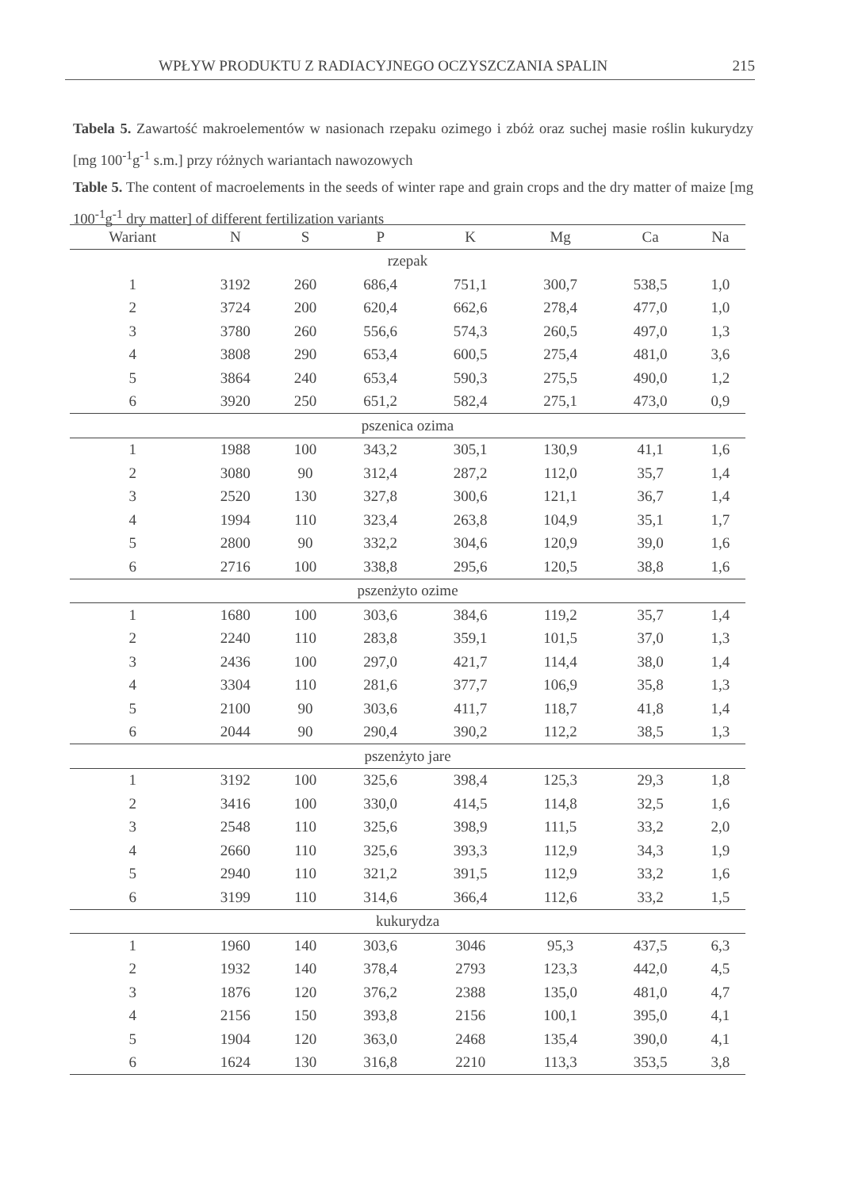WPŁYW PRODUKTU Z RADIACYJNEGO OCZYSZCZANIA SPALIN 215
Tabela 5. Zawartość makroelementów w nasionach rzepaku ozimego i zbóż oraz suchej masie roślin kukurydzy [mg 100<sup>-1</sup>g<sup>-1</sup> s.m.] przy różnych wariantach nawozowych
Table 5. The content of macroelements in the seeds of winter rape and grain crops and the dry matter of maize [mg 100<sup>-1</sup>g<sup>-1</sup> dry matter] of different fertilization variants
| Wariant | N | S | P | K | Mg | Ca | Na |
| --- | --- | --- | --- | --- | --- | --- | --- |
| rzepak | | | | | | | |
| 1 | 3192 | 260 | 686,4 | 751,1 | 300,7 | 538,5 | 1,0 |
| 2 | 3724 | 200 | 620,4 | 662,6 | 278,4 | 477,0 | 1,0 |
| 3 | 3780 | 260 | 556,6 | 574,3 | 260,5 | 497,0 | 1,3 |
| 4 | 3808 | 290 | 653,4 | 600,5 | 275,4 | 481,0 | 3,6 |
| 5 | 3864 | 240 | 653,4 | 590,3 | 275,5 | 490,0 | 1,2 |
| 6 | 3920 | 250 | 651,2 | 582,4 | 275,1 | 473,0 | 0,9 |
| pszenica ozima | | | | | | | |
| 1 | 1988 | 100 | 343,2 | 305,1 | 130,9 | 41,1 | 1,6 |
| 2 | 3080 | 90 | 312,4 | 287,2 | 112,0 | 35,7 | 1,4 |
| 3 | 2520 | 130 | 327,8 | 300,6 | 121,1 | 36,7 | 1,4 |
| 4 | 1994 | 110 | 323,4 | 263,8 | 104,9 | 35,1 | 1,7 |
| 5 | 2800 | 90 | 332,2 | 304,6 | 120,9 | 39,0 | 1,6 |
| 6 | 2716 | 100 | 338,8 | 295,6 | 120,5 | 38,8 | 1,6 |
| pszenżyto ozime | | | | | | | |
| 1 | 1680 | 100 | 303,6 | 384,6 | 119,2 | 35,7 | 1,4 |
| 2 | 2240 | 110 | 283,8 | 359,1 | 101,5 | 37,0 | 1,3 |
| 3 | 2436 | 100 | 297,0 | 421,7 | 114,4 | 38,0 | 1,4 |
| 4 | 3304 | 110 | 281,6 | 377,7 | 106,9 | 35,8 | 1,3 |
| 5 | 2100 | 90 | 303,6 | 411,7 | 118,7 | 41,8 | 1,4 |
| 6 | 2044 | 90 | 290,4 | 390,2 | 112,2 | 38,5 | 1,3 |
| pszenżyto jare | | | | | | | |
| 1 | 3192 | 100 | 325,6 | 398,4 | 125,3 | 29,3 | 1,8 |
| 2 | 3416 | 100 | 330,0 | 414,5 | 114,8 | 32,5 | 1,6 |
| 3 | 2548 | 110 | 325,6 | 398,9 | 111,5 | 33,2 | 2,0 |
| 4 | 2660 | 110 | 325,6 | 393,3 | 112,9 | 34,3 | 1,9 |
| 5 | 2940 | 110 | 321,2 | 391,5 | 112,9 | 33,2 | 1,6 |
| 6 | 3199 | 110 | 314,6 | 366,4 | 112,6 | 33,2 | 1,5 |
| kukurydza | | | | | | | |
| 1 | 1960 | 140 | 303,6 | 3046 | 95,3 | 437,5 | 6,3 |
| 2 | 1932 | 140 | 378,4 | 2793 | 123,3 | 442,0 | 4,5 |
| 3 | 1876 | 120 | 376,2 | 2388 | 135,0 | 481,0 | 4,7 |
| 4 | 2156 | 150 | 393,8 | 2156 | 100,1 | 395,0 | 4,1 |
| 5 | 1904 | 120 | 363,0 | 2468 | 135,4 | 390,0 | 4,1 |
| 6 | 1624 | 130 | 316,8 | 2210 | 113,3 | 353,5 | 3,8 |